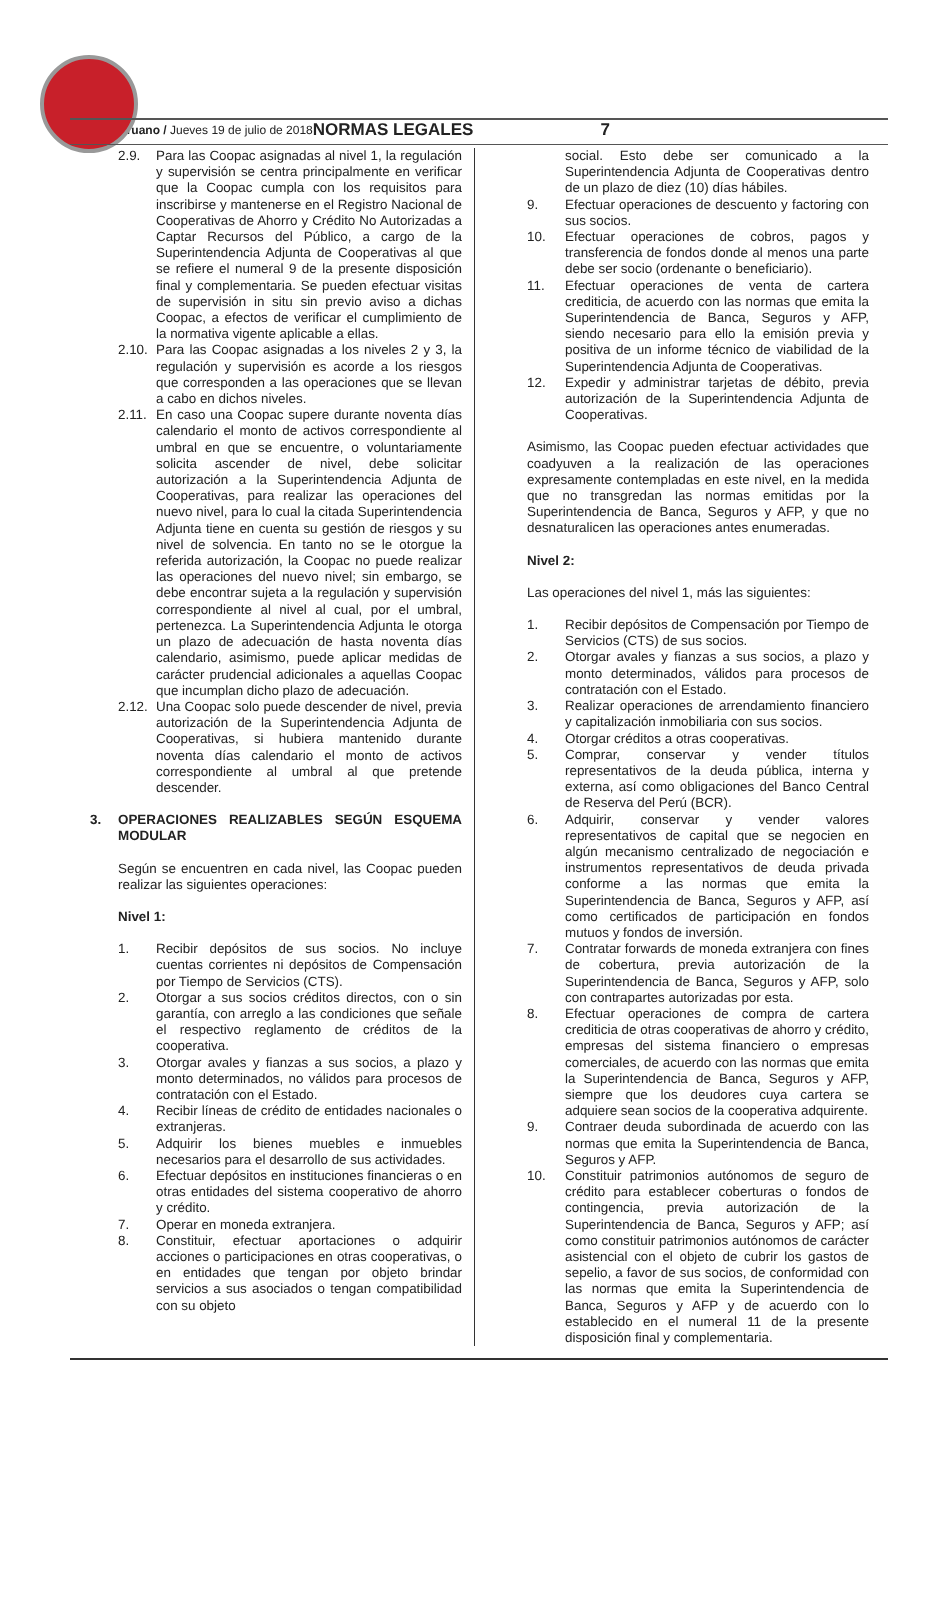Peruano / Jueves 19 de julio de 2018 NORMAS LEGALES 7
2.9. Para las Coopac asignadas al nivel 1, la regulación y supervisión se centra principalmente en verificar que la Coopac cumpla con los requisitos para inscribirse y mantenerse en el Registro Nacional de Cooperativas de Ahorro y Crédito No Autorizadas a Captar Recursos del Público, a cargo de la Superintendencia Adjunta de Cooperativas al que se refiere el numeral 9 de la presente disposición final y complementaria. Se pueden efectuar visitas de supervisión in situ sin previo aviso a dichas Coopac, a efectos de verificar el cumplimiento de la normativa vigente aplicable a ellas.
2.10. Para las Coopac asignadas a los niveles 2 y 3, la regulación y supervisión es acorde a los riesgos que corresponden a las operaciones que se llevan a cabo en dichos niveles.
2.11. En caso una Coopac supere durante noventa días calendario el monto de activos correspondiente al umbral en que se encuentre, o voluntariamente solicita ascender de nivel, debe solicitar autorización a la Superintendencia Adjunta de Cooperativas, para realizar las operaciones del nuevo nivel, para lo cual la citada Superintendencia Adjunta tiene en cuenta su gestión de riesgos y su nivel de solvencia. En tanto no se le otorgue la referida autorización, la Coopac no puede realizar las operaciones del nuevo nivel; sin embargo, se debe encontrar sujeta a la regulación y supervisión correspondiente al nivel al cual, por el umbral, pertenezca. La Superintendencia Adjunta le otorga un plazo de adecuación de hasta noventa días calendario, asimismo, puede aplicar medidas de carácter prudencial adicionales a aquellas Coopac que incumplan dicho plazo de adecuación.
2.12. Una Coopac solo puede descender de nivel, previa autorización de la Superintendencia Adjunta de Cooperativas, si hubiera mantenido durante noventa días calendario el monto de activos correspondiente al umbral al que pretende descender.
3. OPERACIONES REALIZABLES SEGÚN ESQUEMA MODULAR
Según se encuentren en cada nivel, las Coopac pueden realizar las siguientes operaciones:
Nivel 1:
1. Recibir depósitos de sus socios. No incluye cuentas corrientes ni depósitos de Compensación por Tiempo de Servicios (CTS).
2. Otorgar a sus socios créditos directos, con o sin garantía, con arreglo a las condiciones que señale el respectivo reglamento de créditos de la cooperativa.
3. Otorgar avales y fianzas a sus socios, a plazo y monto determinados, no válidos para procesos de contratación con el Estado.
4. Recibir líneas de crédito de entidades nacionales o extranjeras.
5. Adquirir los bienes muebles e inmuebles necesarios para el desarrollo de sus actividades.
6. Efectuar depósitos en instituciones financieras o en otras entidades del sistema cooperativo de ahorro y crédito.
7. Operar en moneda extranjera.
8. Constituir, efectuar aportaciones o adquirir acciones o participaciones en otras cooperativas, o en entidades que tengan por objeto brindar servicios a sus asociados o tengan compatibilidad con su objeto
social. Esto debe ser comunicado a la Superintendencia Adjunta de Cooperativas dentro de un plazo de diez (10) días hábiles.
9. Efectuar operaciones de descuento y factoring con sus socios.
10. Efectuar operaciones de cobros, pagos y transferencia de fondos donde al menos una parte debe ser socio (ordenante o beneficiario).
11. Efectuar operaciones de venta de cartera crediticia, de acuerdo con las normas que emita la Superintendencia de Banca, Seguros y AFP, siendo necesario para ello la emisión previa y positiva de un informe técnico de viabilidad de la Superintendencia Adjunta de Cooperativas.
12. Expedir y administrar tarjetas de débito, previa autorización de la Superintendencia Adjunta de Cooperativas.
Asimismo, las Coopac pueden efectuar actividades que coadyuven a la realización de las operaciones expresamente contempladas en este nivel, en la medida que no transgredan las normas emitidas por la Superintendencia de Banca, Seguros y AFP, y que no desnaturalicen las operaciones antes enumeradas.
Nivel 2:
Las operaciones del nivel 1, más las siguientes:
1. Recibir depósitos de Compensación por Tiempo de Servicios (CTS) de sus socios.
2. Otorgar avales y fianzas a sus socios, a plazo y monto determinados, válidos para procesos de contratación con el Estado.
3. Realizar operaciones de arrendamiento financiero y capitalización inmobiliaria con sus socios.
4. Otorgar créditos a otras cooperativas.
5. Comprar, conservar y vender títulos representativos de la deuda pública, interna y externa, así como obligaciones del Banco Central de Reserva del Perú (BCR).
6. Adquirir, conservar y vender valores representativos de capital que se negocien en algún mecanismo centralizado de negociación e instrumentos representativos de deuda privada conforme a las normas que emita la Superintendencia de Banca, Seguros y AFP, así como certificados de participación en fondos mutuos y fondos de inversión.
7. Contratar forwards de moneda extranjera con fines de cobertura, previa autorización de la Superintendencia de Banca, Seguros y AFP, solo con contrapartes autorizadas por esta.
8. Efectuar operaciones de compra de cartera crediticia de otras cooperativas de ahorro y crédito, empresas del sistema financiero o empresas comerciales, de acuerdo con las normas que emita la Superintendencia de Banca, Seguros y AFP, siempre que los deudores cuya cartera se adquiere sean socios de la cooperativa adquirente.
9. Contraer deuda subordinada de acuerdo con las normas que emita la Superintendencia de Banca, Seguros y AFP.
10. Constituir patrimonios autónomos de seguro de crédito para establecer coberturas o fondos de contingencia, previa autorización de la Superintendencia de Banca, Seguros y AFP; así como constituir patrimonios autónomos de carácter asistencial con el objeto de cubrir los gastos de sepelio, a favor de sus socios, de conformidad con las normas que emita la Superintendencia de Banca, Seguros y AFP y de acuerdo con lo establecido en el numeral 11 de la presente disposición final y complementaria.